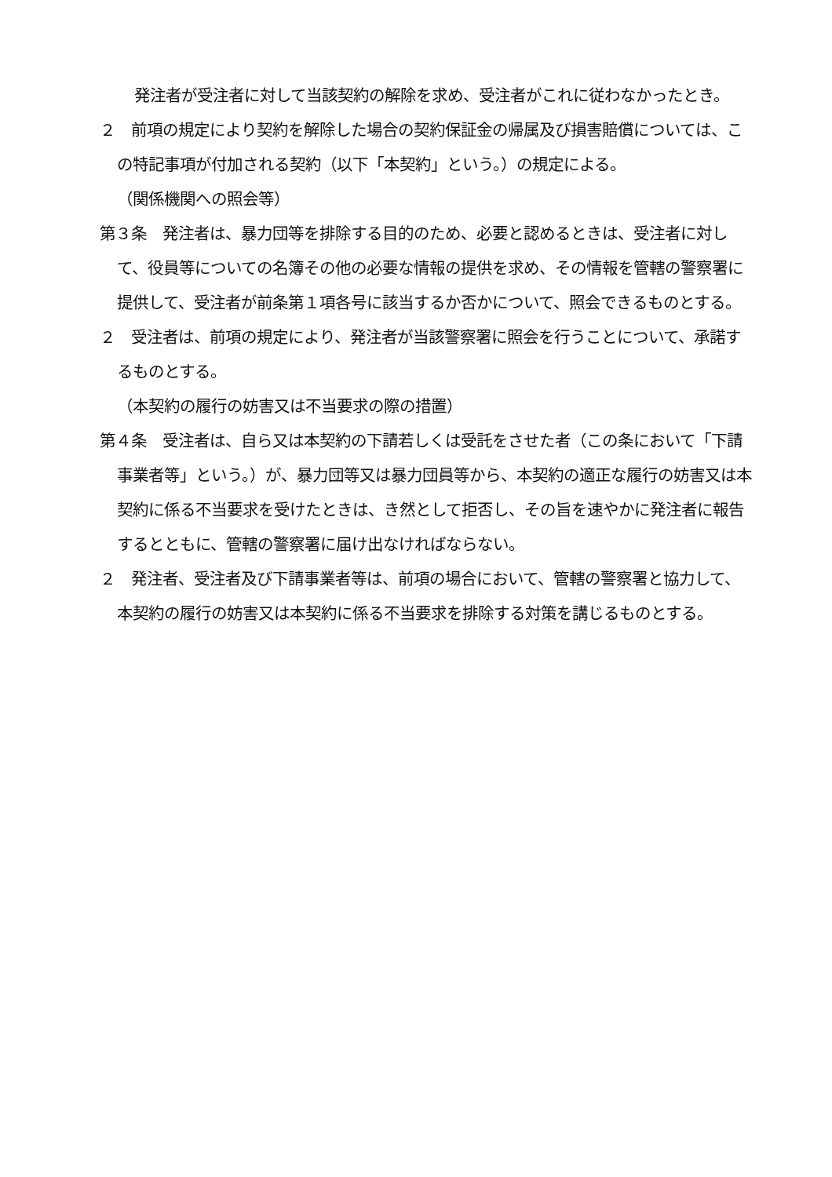発注者が受注者に対して当該契約の解除を求め、受注者がこれに従わなかったとき。
２　前項の規定により契約を解除した場合の契約保証金の帰属及び損害賠償については、この特記事項が付加される契約（以下「本契約」という。）の規定による。
（関係機関への照会等）
第３条　発注者は、暴力団等を排除する目的のため、必要と認めるときは、受注者に対して、役員等についての名簿その他の必要な情報の提供を求め、その情報を管轄の警察署に提供して、受注者が前条第１項各号に該当するか否かについて、照会できるものとする。
２　受注者は、前項の規定により、発注者が当該警察署に照会を行うことについて、承諾するものとする。
（本契約の履行の妨害又は不当要求の際の措置）
第４条　受注者は、自ら又は本契約の下請若しくは受託をさせた者（この条において「下請事業者等」という。）が、暴力団等又は暴力団員等から、本契約の適正な履行の妨害又は本契約に係る不当要求を受けたときは、き然として拒否し、その旨を速やかに発注者に報告するとともに、管轄の警察署に届け出なければならない。
２　発注者、受注者及び下請事業者等は、前項の場合において、管轄の警察署と協力して、本契約の履行の妨害又は本契約に係る不当要求を排除する対策を講じるものとする。